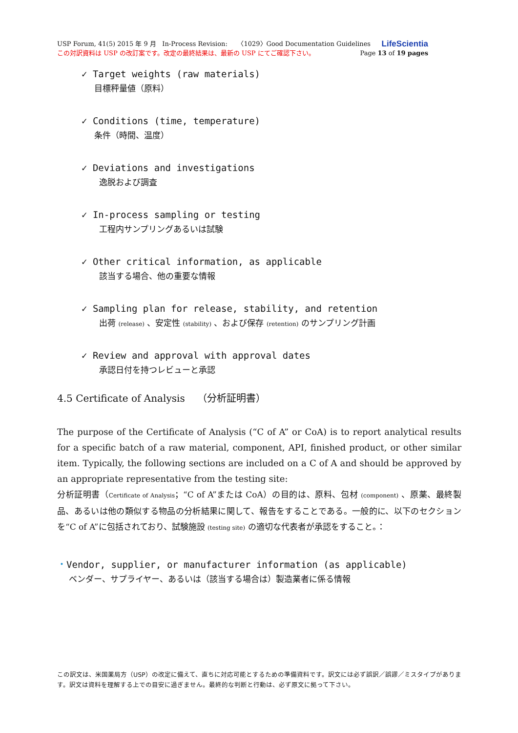USP Forum, 41(5) 2015 年 9 月 In-Process Revision: 〈1029〉Good Documentation Guidelines LifeScientia
この対訳資料は USP の改訂案です。改定の最終結果は、最新の USP にてご確認下さい。 Page 13 of 19 pages
✓ Target weights (raw materials)
目標秤量値（原料）
✓ Conditions (time, temperature)
条件（時間、温度）
✓ Deviations and investigations
逸脱および調査
✓ In-process sampling or testing
工程内サンプリングあるいは試験
✓ Other critical information, as applicable
該当する場合、他の重要な情報
✓ Sampling plan for release, stability, and retention
出荷 (release) 、安定性 (stability) 、および保存 (retention) のサンプリング計画
✓ Review and approval with approval dates
承認日付を持つレビューと承認
4.5 Certificate of Analysis （分析証明書）
The purpose of the Certificate of Analysis (“C of A” or CoA) is to report analytical results for a specific batch of a raw material, component, API, finished product, or other similar item. Typically, the following sections are included on a C of A and should be approved by an appropriate representative from the testing site:
分析証明書（Certificate of Analysis；“C of A”または CoA）の目的は、原料、包材 (component) 、原薬、最終製品、あるいは他の類似する物品の分析結果に関して、報告をすることである。一般的に、以下のセクションを“C of A”に包括されており、試験施設 (testing site) の適切な代表者が承認をすること。：
・Vendor, supplier, or manufacturer information (as applicable)
ベンダー、サプライヤー、あるいは（該当する場合は）製造業者に係る情報
この訳文は、米国薬局方（USP）の改定に備えて、直ちに対応可能とするための準備資料です。訳文には必ず誤訳／誤謬／ミスタイプがあります。訳文は資料を理解する上での目安に過ぎません。最終的な判断と行動は、必ず原文に拠って下さい。